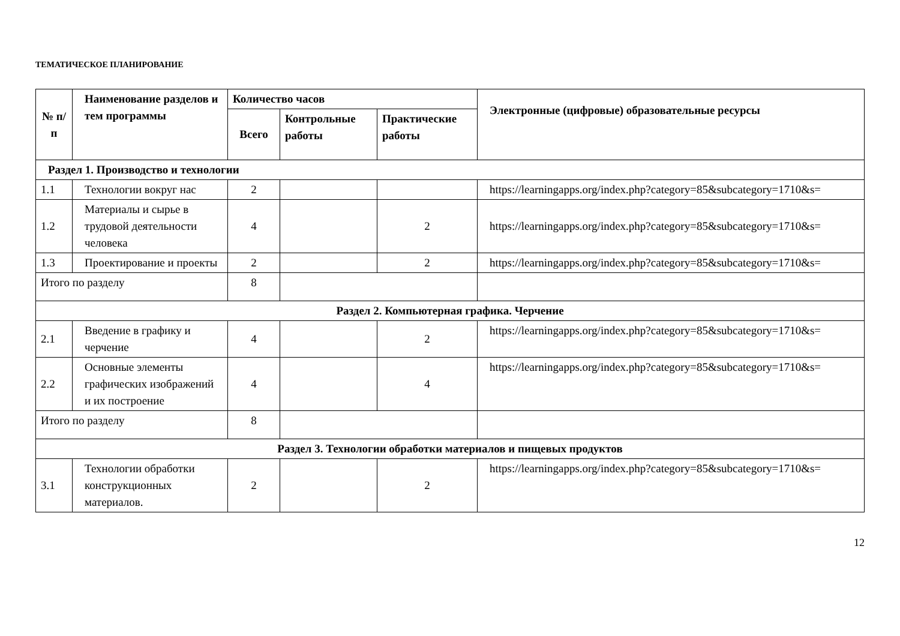ТЕМАТИЧЕСКОЕ ПЛАНИРОВАНИЕ
| № п/п | Наименование разделов и тем программы | Количество часов | | | Электронные (цифровые) образовательные ресурсы |
| --- | --- | --- | --- | --- | --- |
| | | Всего | Контрольные работы | Практические работы | |
| Раздел 1. Производство и технологии | | | | | |
| 1.1 | Технологии вокруг нас | 2 | | | https://learningapps.org/index.php?category=85&subcategory=1710&s= |
| 1.2 | Материалы и сырье в трудовой деятельности человека | 4 | | 2 | https://learningapps.org/index.php?category=85&subcategory=1710&s= |
| 1.3 | Проектирование и проекты | 2 | | 2 | https://learningapps.org/index.php?category=85&subcategory=1710&s= |
| Итого по разделу | | 8 | | | |
| Раздел 2. Компьютерная графика. Черчение | | | | | |
| 2.1 | Введение в графику и черчение | 4 | | 2 | https://learningapps.org/index.php?category=85&subcategory=1710&s= |
| 2.2 | Основные элементы графических изображений и их построение | 4 | | 4 | https://learningapps.org/index.php?category=85&subcategory=1710&s= |
| Итого по разделу | | 8 | | | |
| Раздел 3. Технологии обработки материалов и пищевых продуктов | | | | | |
| 3.1 | Технологии обработки конструкционных материалов. | 2 | | 2 | https://learningapps.org/index.php?category=85&subcategory=1710&s= |
12